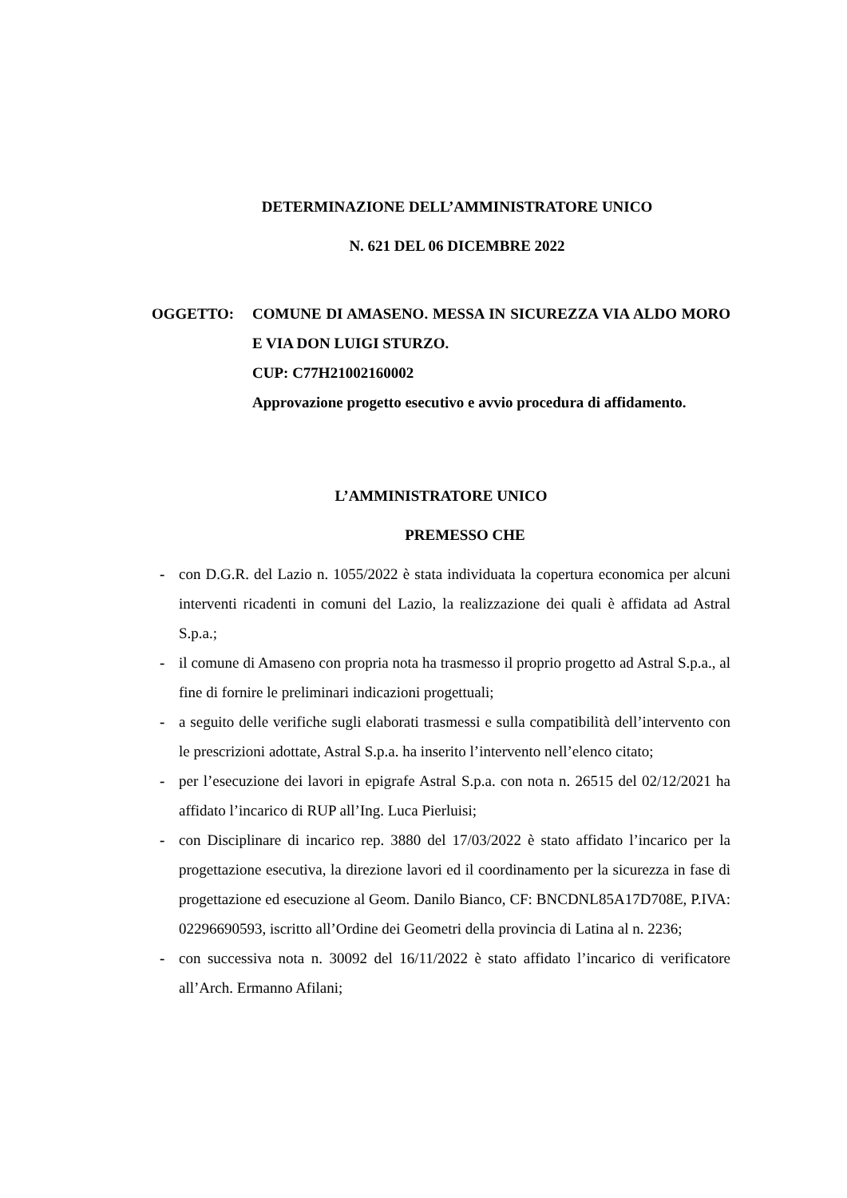DETERMINAZIONE DELL’AMMINISTRATORE UNICO
N. 621 DEL 06 DICEMBRE 2022
OGGETTO: COMUNE DI AMASENO. MESSA IN SICUREZZA VIA ALDO MORO E VIA DON LUIGI STURZO.
CUP: C77H21002160002
Approvazione progetto esecutivo e avvio procedura di affidamento.
L’AMMINISTRATORE UNICO
PREMESSO CHE
- con D.G.R. del Lazio n. 1055/2022 è stata individuata la copertura economica per alcuni interventi ricadenti in comuni del Lazio, la realizzazione dei quali è affidata ad Astral S.p.a.;
- il comune di Amaseno con propria nota ha trasmesso il proprio progetto ad Astral S.p.a., al fine di fornire le preliminari indicazioni progettuali;
- a seguito delle verifiche sugli elaborati trasmessi e sulla compatibilità dell’intervento con le prescrizioni adottate, Astral S.p.a. ha inserito l’intervento nell’elenco citato;
- per l’esecuzione dei lavori in epigrafe Astral S.p.a. con nota n. 26515 del 02/12/2021 ha affidato l’incarico di RUP all’Ing. Luca Pierluisi;
- con Disciplinare di incarico rep. 3880 del 17/03/2022 è stato affidato l’incarico per la progettazione esecutiva, la direzione lavori ed il coordinamento per la sicurezza in fase di progettazione ed esecuzione al Geom. Danilo Bianco, CF: BNCDNL85A17D708E, P.IVA: 02296690593, iscritto all’Ordine dei Geometri della provincia di Latina al n. 2236;
- con successiva nota n. 30092 del 16/11/2022 è stato affidato l’incarico di verificatore all’Arch. Ermanno Afilani;